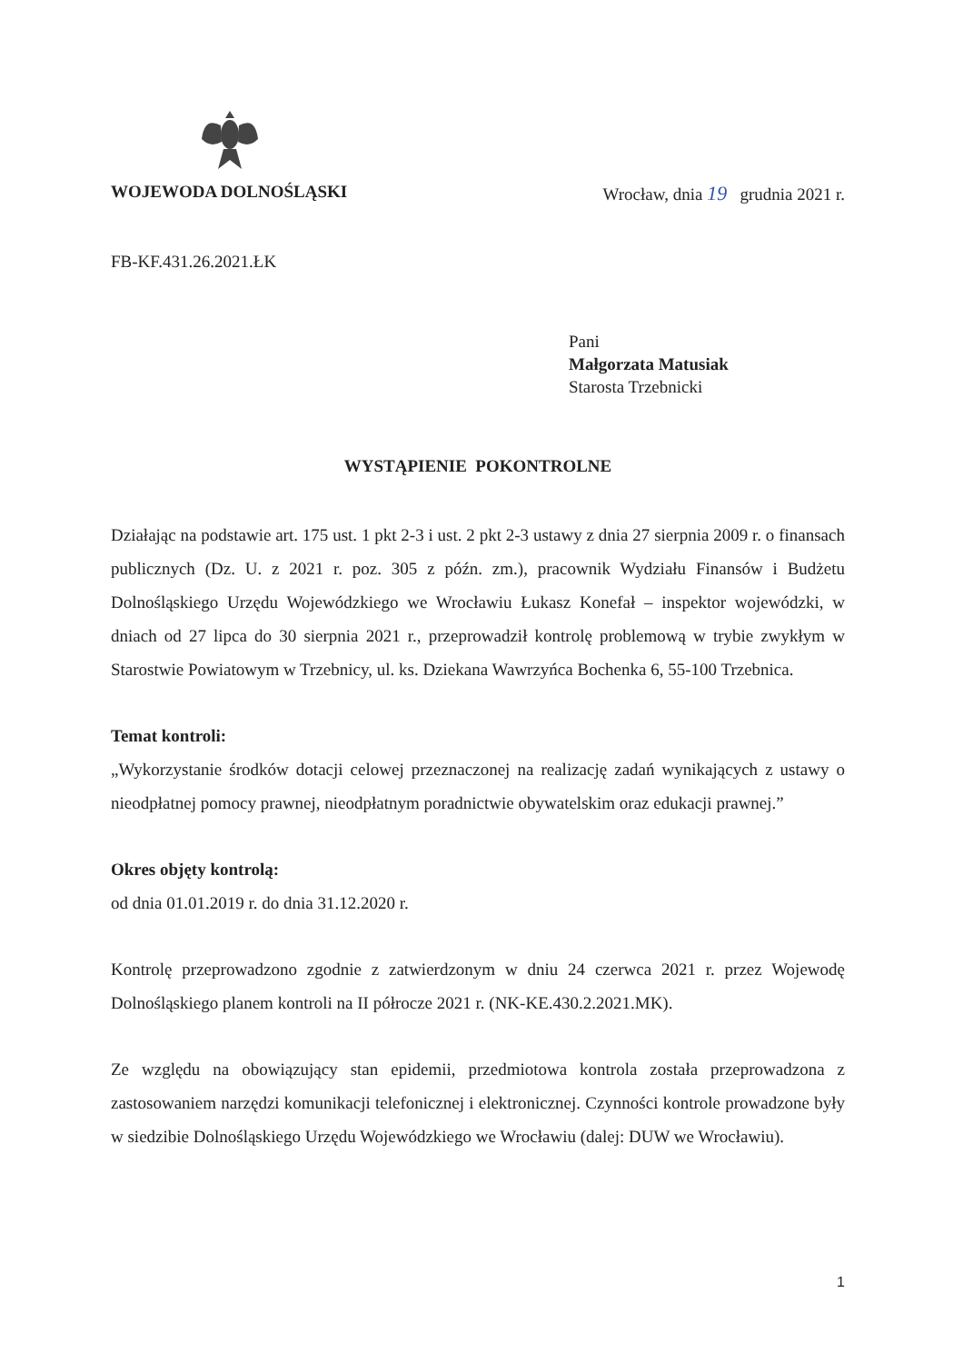WOJEWODA DOLNOŚLĄSKI Wrocław, dnia 19 grudnia 2021 r.
FB-KF.431.26.2021.ŁK
Pani
Małgorzata Matusiak
Starosta Trzebnicki
WYSTĄPIENIE POKONTROLNE
Działając na podstawie art. 175 ust. 1 pkt 2-3 i ust. 2 pkt 2-3 ustawy z dnia 27 sierpnia 2009 r. o finansach publicznych (Dz. U. z 2021 r. poz. 305 z późn. zm.), pracownik Wydziału Finansów i Budżetu Dolnośląskiego Urzędu Wojewódzkiego we Wrocławiu Łukasz Konefał – inspektor wojewódzki, w dniach od 27 lipca do 30 sierpnia 2021 r., przeprowadził kontrolę problemową w trybie zwykłym w Starostwie Powiatowym w Trzebnicy, ul. ks. Dziekana Wawrzyńca Bochenka 6, 55-100 Trzebnica.
Temat kontroli:
„Wykorzystanie środków dotacji celowej przeznaczonej na realizację zadań wynikających z ustawy o nieodpłatnej pomocy prawnej, nieodpłatnym poradnictwie obywatelskim oraz edukacji prawnej.”
Okres objęty kontrolą:
od dnia 01.01.2019 r. do dnia 31.12.2020 r.
Kontrolę przeprowadzono zgodnie z zatwierdzonym w dniu 24 czerwca 2021 r. przez Wojewodę Dolnośląskiego planem kontroli na II półrocze 2021 r. (NK-KE.430.2.2021.MK).
Ze względu na obowiązujący stan epidemii, przedmiotowa kontrola została przeprowadzona z zastosowaniem narzędzi komunikacji telefonicznej i elektronicznej. Czynności kontrole prowadzone były w siedzibie Dolnośląskiego Urzędu Wojewódzkiego we Wrocławiu (dalej: DUW we Wrocławiu).
1